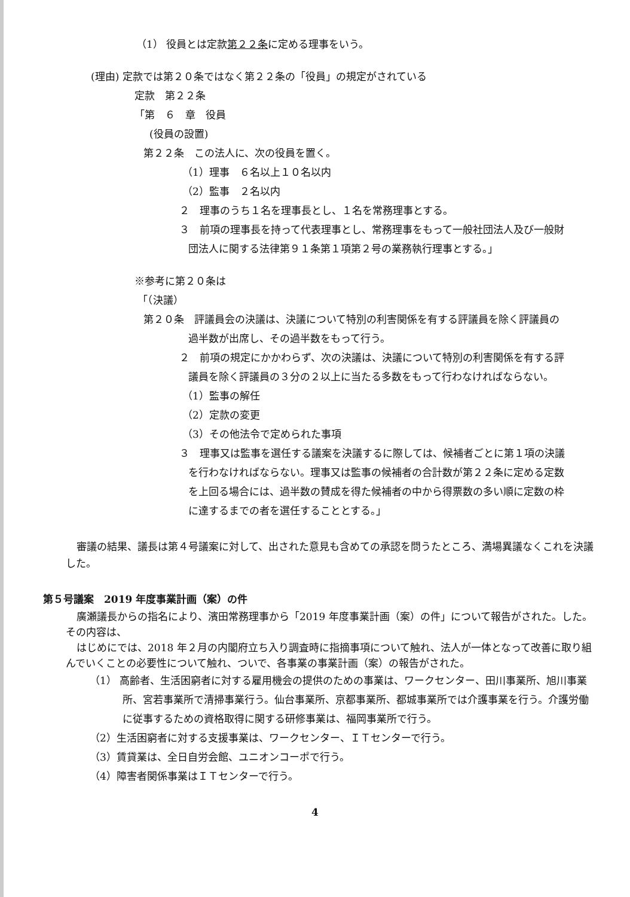（1） 役員とは定款第２２条に定める理事をいう。
(理由) 定款では第２０条ではなく第２２条の「役員」の規定がされている
定款　第２２条
「第　６　章　役員
(役員の設置)
第２２条　この法人に、次の役員を置く。
（1）理事　６名以上１０名以内
（2）監事　２名以内
２　理事のうち１名を理事長とし、１名を常務理事とする。
３　前項の理事長を持って代表理事とし、常務理事をもって一般社団法人及び一般財
団法人に関する法律第９１条第１項第２号の業務執行理事とする。」
※参考に第２０条は
「（決議）
第２０条　評議員会の決議は、決議について特別の利害関係を有する評議員を除く評議員の
過半数が出席し、その過半数をもって行う。
２　前項の規定にかかわらず、次の決議は、決議について特別の利害関係を有する評
議員を除く評議員の３分の２以上に当たる多数をもって行わなければならない。
（1）監事の解任
（2）定款の変更
（3）その他法令で定められた事項
３　理事又は監事を選任する議案を決議するに際しては、候補者ごとに第１項の決議
を行わなければならない。理事又は監事の候補者の合計数が第２２条に定める定数
を上回る場合には、過半数の賛成を得た候補者の中から得票数の多い順に定数の枠
に達するまでの者を選任することとする。」
審議の結果、議長は第４号議案に対して、出された意見も含めての承認を問うたところ、満場異議なくこれを決議した。
第５号議案　2019 年度事業計画（案）の件
廣瀬議長からの指名により、濱田常務理事から「2019 年度事業計画（案）の件」について報告がされた。した。その内容は、
はじめにでは、2018 年２月の内閣府立ち入り調査時に指摘事項について触れ、法人が一体となって改善に取り組んでいくことの必要性について触れ、ついで、各事業の事業計画（案）の報告がされた。
（1） 高齢者、生活困窮者に対する雇用機会の提供のための事業は、ワークセンター、田川事業所、旭川事業所、宮若事業所で清掃事業行う。仙台事業所、京都事業所、都城事業所では介護事業を行う。介護労働に従事するための資格取得に関する研修事業は、福岡事業所で行う。
（2）生活困窮者に対する支援事業は、ワークセンター、ＩＴセンターで行う。
（3）賃貸業は、全日自労会館、ユニオンコーポで行う。
（4）障害者関係事業はＩＴセンターで行う。
4